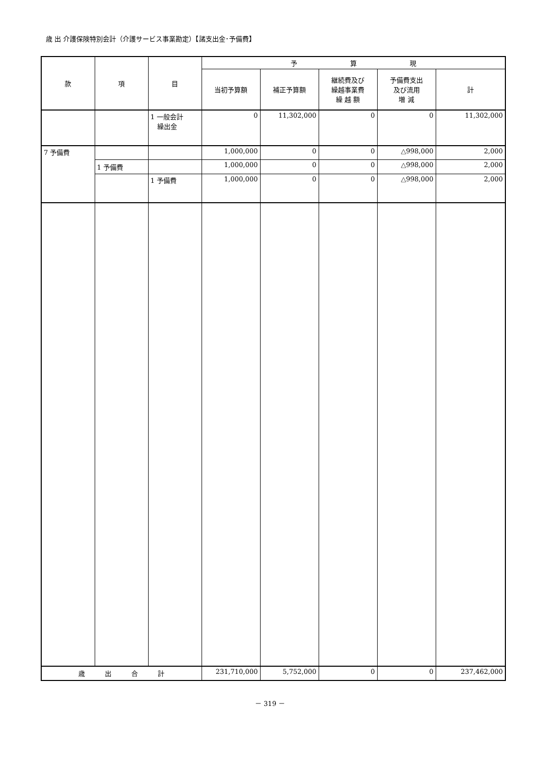歳 出 介護保険特別会計（介護サービス事業勘定）【諸支出金･予備費】
| 款 | 項 | 目 | 予 算 現 | | | | |
| --- | --- | --- | --- | --- | --- | --- | --- |
| | | | 当初予算額 | 補正予算額 | 継続費及び 繰越事業費 繰 越 額 | 予備費支出 及び流用 増 減 | 計 |
| | | 1 一般会計 繰出金 | 0 | 11,302,000 | 0 | 0 | 11,302,000 |
| 7 予備費 | | | 1,000,000 | 0 | 0 | △998,000 | 2,000 |
| | 1 予備費 | | 1,000,000 | 0 | 0 | △998,000 | 2,000 |
| | | 1 予備費 | 1,000,000 | 0 | 0 | △998,000 | 2,000 |
| 歳 出 合 計 | | | 231,710,000 | 5,752,000 | 0 | 0 | 237,462,000 |
－ 319 －